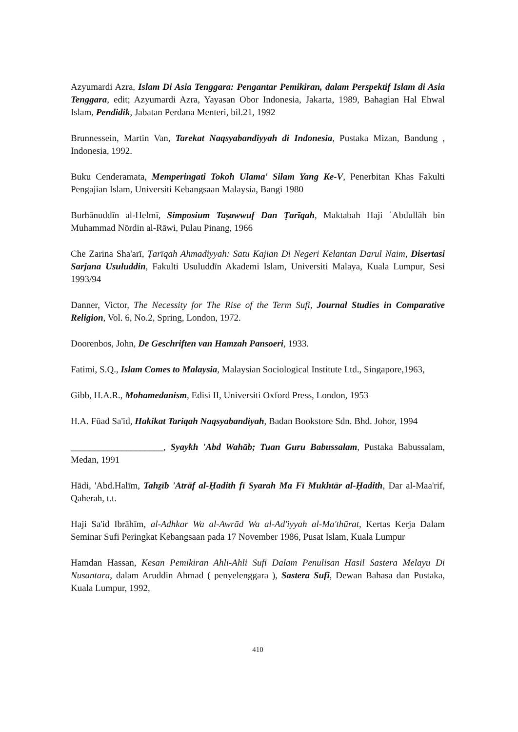Azyumardi Azra, Islam Di Asia Tenggara: Pengantar Pemikiran, dalam Perspektif Islam di Asia Tenggara, edit; Azyumardi Azra, Yayasan Obor Indonesia, Jakarta, 1989, Bahagian Hal Ehwal Islam, Pendidik, Jabatan Perdana Menteri, bil.21, 1992
Brunnessein, Martin Van, Tarekat Naqsyabandiyyah di Indonesia, Pustaka Mizan, Bandung , Indonesia, 1992.
Buku Cenderamata, Memperingati Tokoh Ulama' Silam Yang Ke-V, Penerbitan Khas Fakulti Pengajian Islam, Universiti Kebangsaan Malaysia, Bangi 1980
Burhānuddīn al-Helmī, Simposium Taṣawwuf Dan Ṭarīqah, Maktabah Haji ʿAbdullāh bin Muhammad Nōrdin al-Rāwi, Pulau Pinang, 1966
Che Zarina Sha'arī, Ṭarīqah Ahmadiyyah: Satu Kajian Di Negeri Kelantan Darul Naim, Disertasi Sarjana Usuluddin, Fakulti Usuluddīn Akademi Islam, Universiti Malaya, Kuala Lumpur, Sesi 1993/94
Danner, Victor, The Necessity for The Rise of the Term Sufi, Journal Studies in Comparative Religion, Vol. 6, No.2, Spring, London, 1972.
Doorenbos, John, De Geschriften van Hamzah Pansoeri, 1933.
Fatimi, S.Q., Islam Comes to Malaysia, Malaysian Sociological Institute Ltd., Singapore,1963,
Gibb, H.A.R., Mohamedanism, Edisi II, Universiti Oxford Press, London, 1953
H.A. Fūad Sa'id, Hakikat Tariqah Naqsyabandiyah, Badan Bookstore Sdn. Bhd. Johor, 1994
____________________, Syaykh 'Abd Wahāb; Tuan Guru Babussalam, Pustaka Babussalam, Medan, 1991
Hādi, 'Abd.Halīm, Tahẕīb 'Atrāf al-Ḥadith fī Syarah Ma Fī Mukhtār al-Ḥadith, Dar al-Maa'rif, Qaherah, t.t.
Haji Sa'id Ibrāhīm, al-Adhkar Wa al-Awrād Wa al-Ad'iyyah al-Ma'thūrat, Kertas Kerja Dalam Seminar Sufi Peringkat Kebangsaan pada 17 November 1986, Pusat Islam, Kuala Lumpur
Hamdan Hassan, Kesan Pemikiran Ahli-Ahli Sufi Dalam Penulisan Hasil Sastera Melayu Di Nusantara, dalam Aruddin Ahmad ( penyelenggara ), Sastera Sufi, Dewan Bahasa dan Pustaka, Kuala Lumpur, 1992,
410